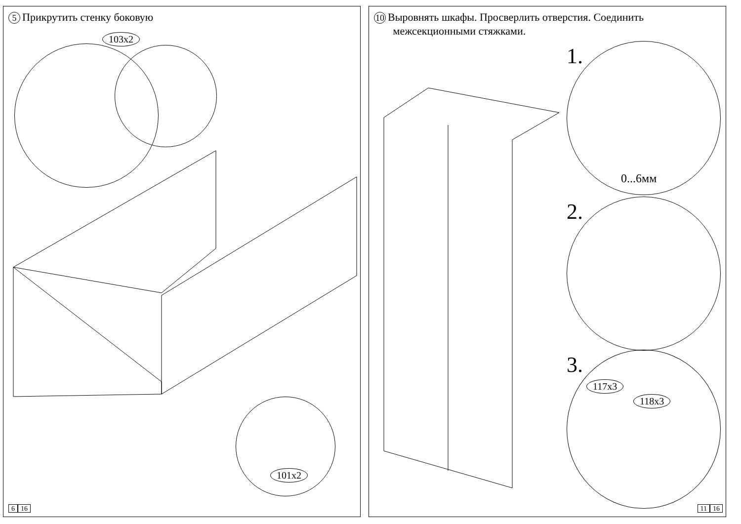5 Прикрутить стенку боковую
103x2
101x2
6 16
10 Выровнять шкафы. Просверлить отверстия. Соединить
межсекционными стяжками.
1.
0...6мм
2.
3.
117x3
118x3
11 16